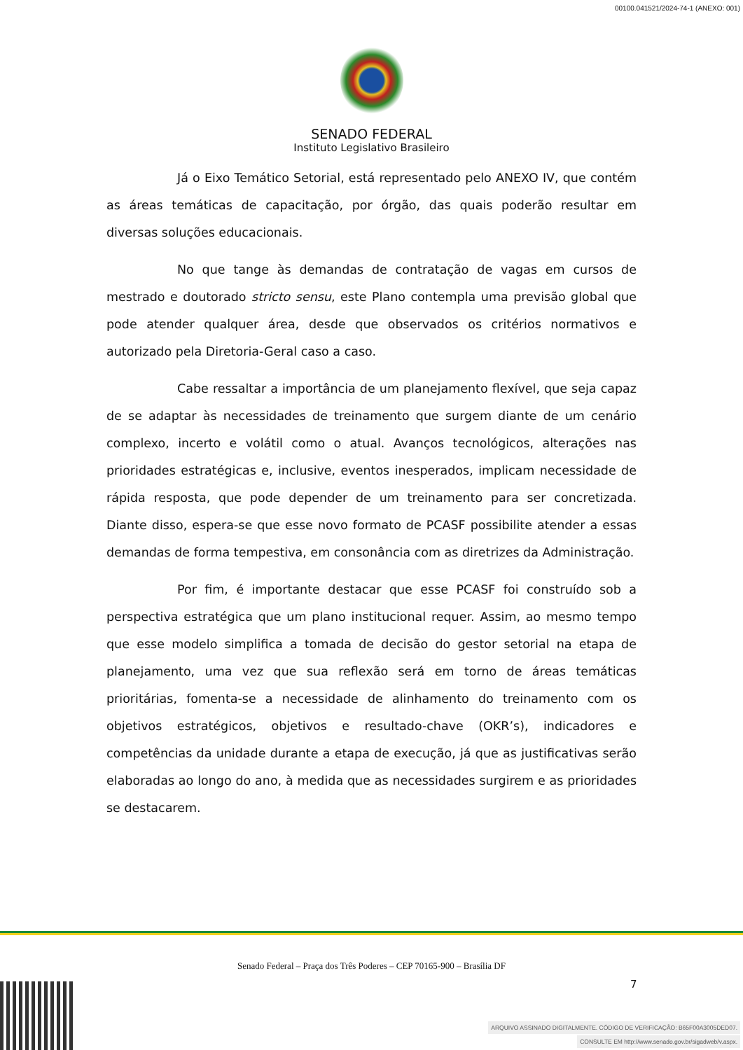00100.041521/2024-74-1 (ANEXO: 001)
SENADO FEDERAL
Instituto Legislativo Brasileiro
Já o Eixo Temático Setorial, está representado pelo ANEXO IV, que contém as áreas temáticas de capacitação, por órgão, das quais poderão resultar em diversas soluções educacionais.
No que tange às demandas de contratação de vagas em cursos de mestrado e doutorado stricto sensu, este Plano contempla uma previsão global que pode atender qualquer área, desde que observados os critérios normativos e autorizado pela Diretoria-Geral caso a caso.
Cabe ressaltar a importância de um planejamento flexível, que seja capaz de se adaptar às necessidades de treinamento que surgem diante de um cenário complexo, incerto e volátil como o atual. Avanços tecnológicos, alterações nas prioridades estratégicas e, inclusive, eventos inesperados, implicam necessidade de rápida resposta, que pode depender de um treinamento para ser concretizada. Diante disso, espera-se que esse novo formato de PCASF possibilite atender a essas demandas de forma tempestiva, em consonância com as diretrizes da Administração.
Por fim, é importante destacar que esse PCASF foi construído sob a perspectiva estratégica que um plano institucional requer. Assim, ao mesmo tempo que esse modelo simplifica a tomada de decisão do gestor setorial na etapa de planejamento, uma vez que sua reflexão será em torno de áreas temáticas prioritárias, fomenta-se a necessidade de alinhamento do treinamento com os objetivos estratégicos, objetivos e resultado-chave (OKR’s), indicadores e competências da unidade durante a etapa de execução, já que as justificativas serão elaboradas ao longo do ano, à medida que as necessidades surgirem e as prioridades se destacarem.
Senado Federal – Praça dos Três Poderes – CEP 70165-900 – Brasília DF
7
ARQUIVO ASSINADO DIGITALMENTE. CÓDIGO DE VERIFICAÇÃO: B65F00A3005DED07.
CONSULTE EM http://www.senado.gov.br/sigadweb/v.aspx.